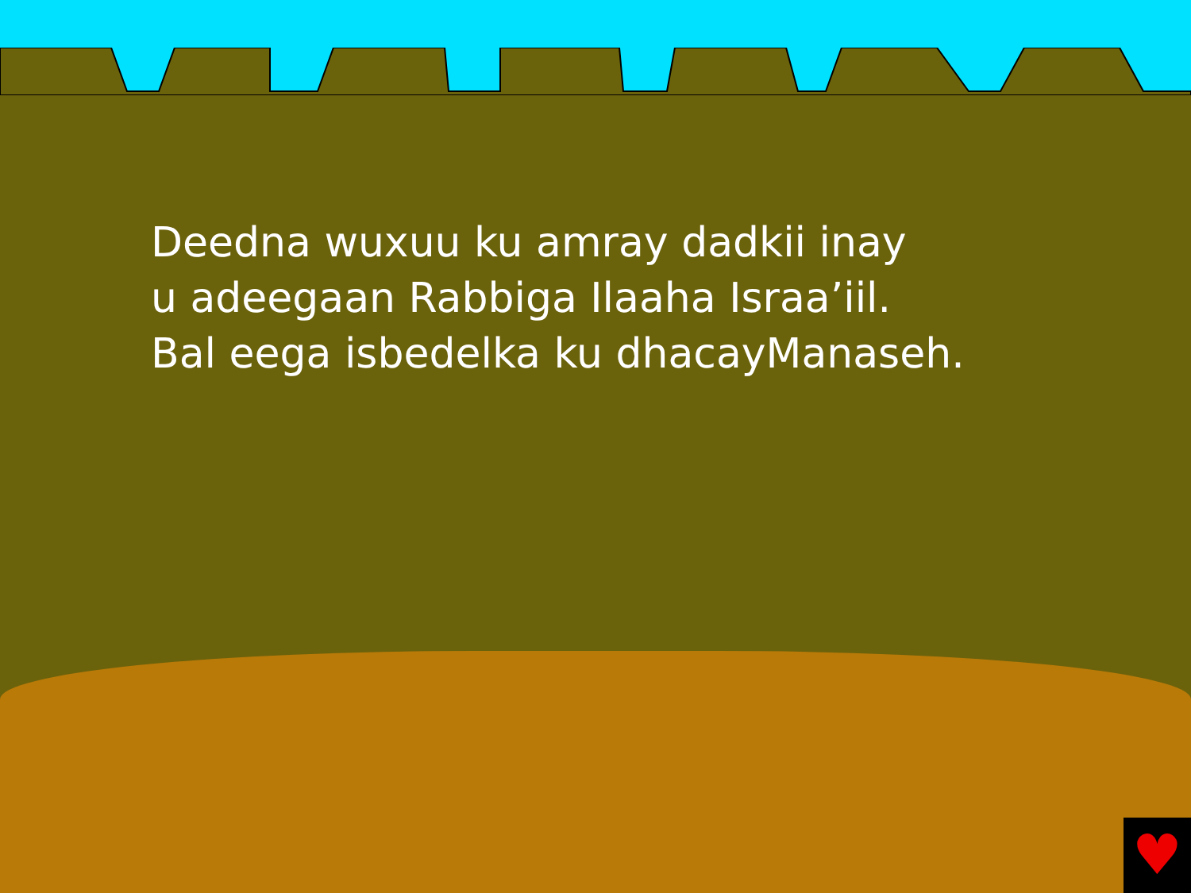Deedna wuxuu ku amray dadkii inay
u adeegaan Rabbiga Ilaaha Israa’iil.
Bal eega isbedelka ku dhacayManaseh.
♥